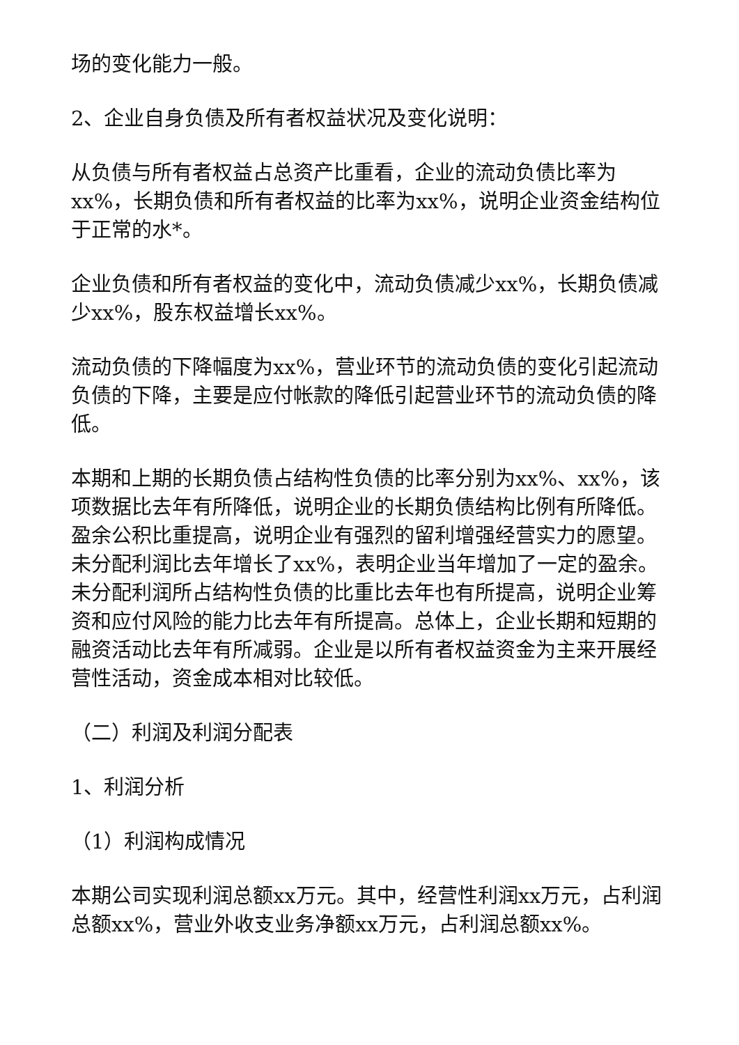场的变化能力一般。
2、企业自身负债及所有者权益状况及变化说明：
从负债与所有者权益占总资产比重看，企业的流动负债比率为xx%，长期负债和所有者权益的比率为xx%，说明企业资金结构位于正常的水*。
企业负债和所有者权益的变化中，流动负债减少xx%，长期负债减少xx%，股东权益增长xx%。
流动负债的下降幅度为xx%，营业环节的流动负债的变化引起流动负债的下降，主要是应付帐款的降低引起营业环节的流动负债的降低。
本期和上期的长期负债占结构性负债的比率分别为xx%、xx%，该项数据比去年有所降低，说明企业的长期负债结构比例有所降低。盈余公积比重提高，说明企业有强烈的留利增强经营实力的愿望。未分配利润比去年增长了xx%，表明企业当年增加了一定的盈余。未分配利润所占结构性负债的比重比去年也有所提高，说明企业筹资和应付风险的能力比去年有所提高。总体上，企业长期和短期的融资活动比去年有所减弱。企业是以所有者权益资金为主来开展经营性活动，资金成本相对比较低。
（二）利润及利润分配表
1、利润分析
（1）利润构成情况
本期公司实现利润总额xx万元。其中，经营性利润xx万元，占利润总额xx%，营业外收支业务净额xx万元，占利润总额xx%。